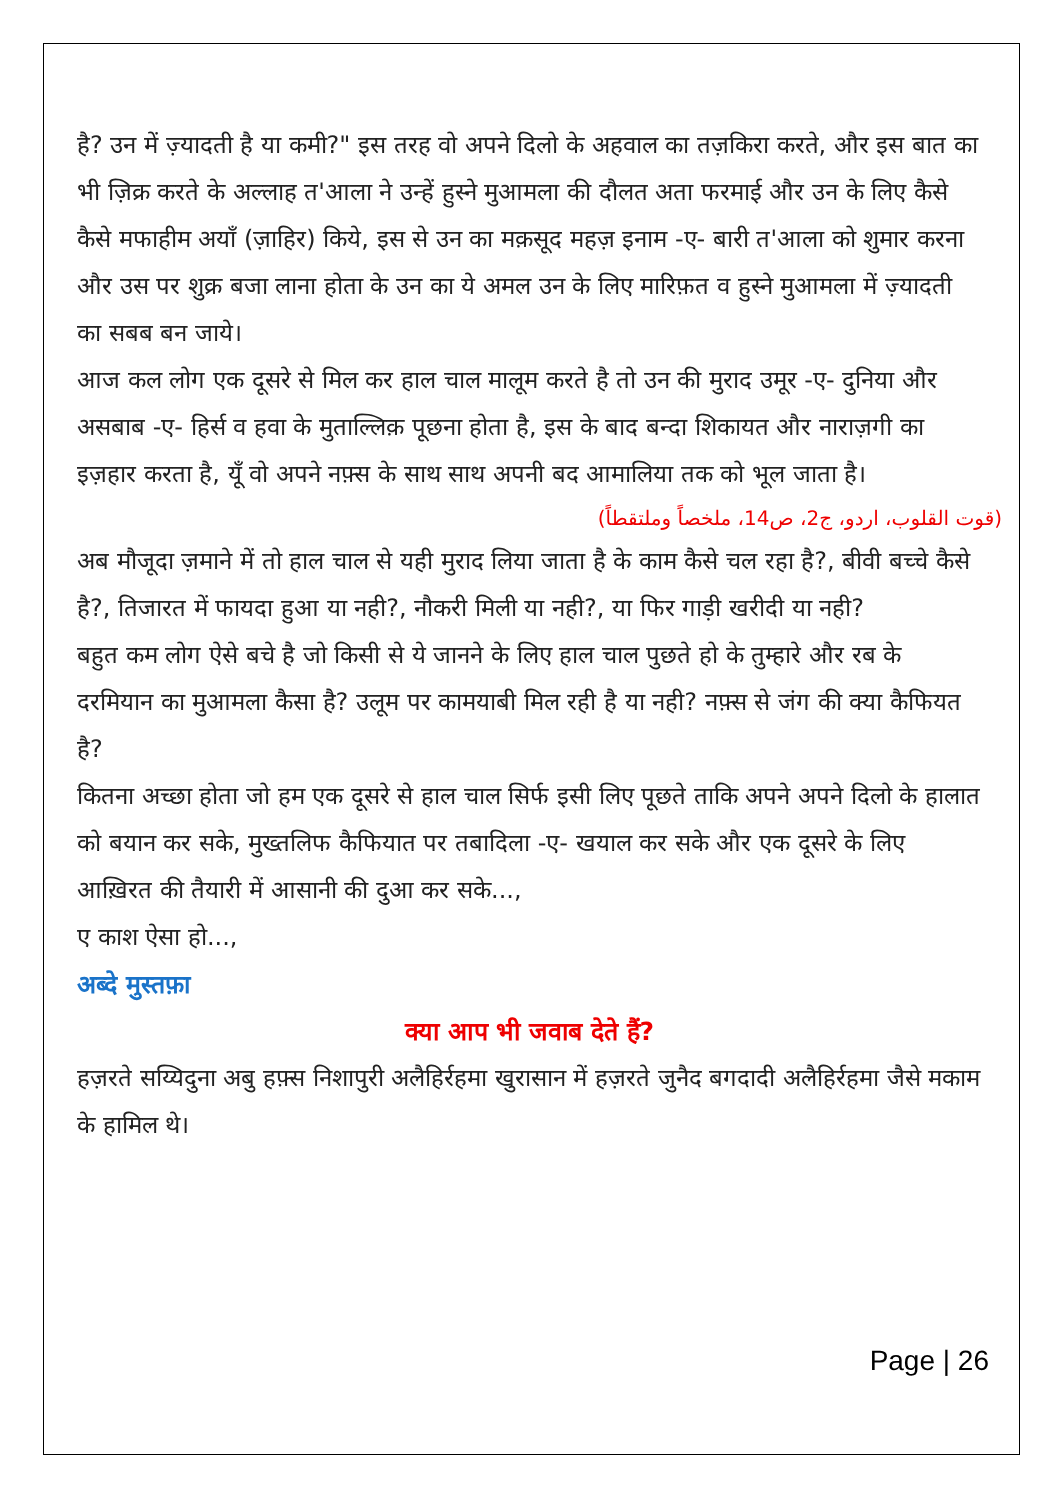है? उन में ज़्यादती है या कमी?" इस तरह वो अपने दिलो के अहवाल का तज़किरा करते, और इस बात का भी ज़िक्र करते के अल्लाह त'आला ने उन्हें हुस्ने मुआमला की दौलत अता फरमाई और उन के लिए कैसे कैसे मफाहीम अयाँ (ज़ाहिर) किये, इस से उन का मक़सूद महज़ इनाम -ए- बारी त'आला को शुमार करना और उस पर शुक्र बजा लाना होता के उन का ये अमल उन के लिए मारिफ़त व हुस्ने मुआमला में ज़्यादती का सबब बन जाये।
आज कल लोग एक दूसरे से मिल कर हाल चाल मालूम करते है तो उन की मुराद उमूर -ए- दुनिया और असबाब -ए- हिर्स व हवा के मुताल्लिक़ पूछना होता है, इस के बाद बन्दा शिकायत और नाराज़गी का इज़हार करता है, यूँ वो अपने नफ़्स के साथ साथ अपनी बद आमालिया तक को भूल जाता है।
(قوت القلوب، اردو، ج2، ص14، ملخصاً وملتقطاً)
अब मौजूदा ज़माने में तो हाल चाल से यही मुराद लिया जाता है के काम कैसे चल रहा है?, बीवी बच्चे कैसे है?, तिजारत में फायदा हुआ या नही?, नौकरी मिली या नही?, या फिर गाड़ी खरीदी या नही?
बहुत कम लोग ऐसे बचे है जो किसी से ये जानने के लिए हाल चाल पुछते हो के तुम्हारे और रब के दरमियान का मुआमला कैसा है? उलूम पर कामयाबी मिल रही है या नही? नफ़्स से जंग की क्या कैफियत है?
कितना अच्छा होता जो हम एक दूसरे से हाल चाल सिर्फ इसी लिए पूछते ताकि अपने अपने दिलो के हालात को बयान कर सके, मुख्तलिफ कैफियात पर तबादिला -ए- खयाल कर सके और एक दूसरे के लिए आख़िरत की तैयारी में आसानी की दुआ कर सके...,
ए काश ऐसा हो...,
अब्दे मुस्तफ़ा
क्या आप भी जवाब देते हैं?
हज़रते सय्यिदुना अबु हफ़्स निशापुरी अलैहिर्रहमा खुरासान में हज़रते जुनैद बगदादी अलैहिर्रहमा जैसे मकाम के हामिल थे।
Page | 26